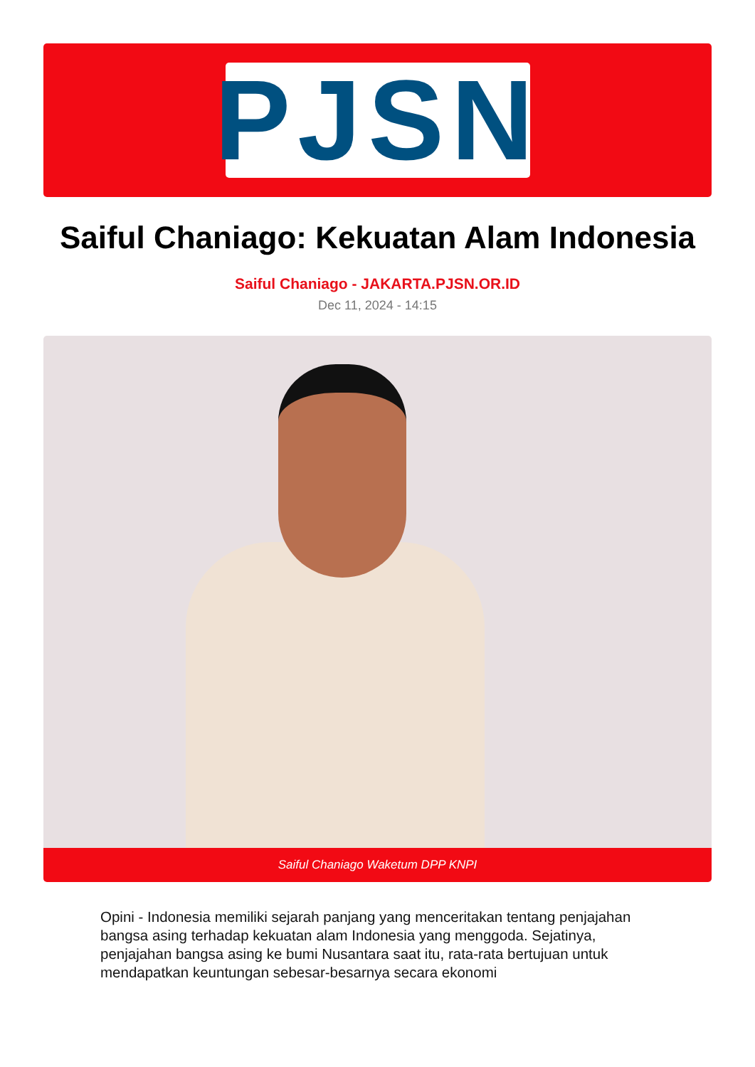PJSN
Saiful Chaniago: Kekuatan Alam Indonesia
Saiful Chaniago - JAKARTA.PJSN.OR.ID
Dec 11, 2024 - 14:15
Saiful Chaniago Waketum DPP KNPI
Opini - Indonesia memiliki sejarah panjang yang menceritakan tentang penjajahan bangsa asing terhadap kekuatan alam Indonesia yang menggoda. Sejatinya, penjajahan bangsa asing ke bumi Nusantara saat itu, rata-rata bertujuan untuk mendapatkan keuntungan sebesar-besarnya secara ekonomi